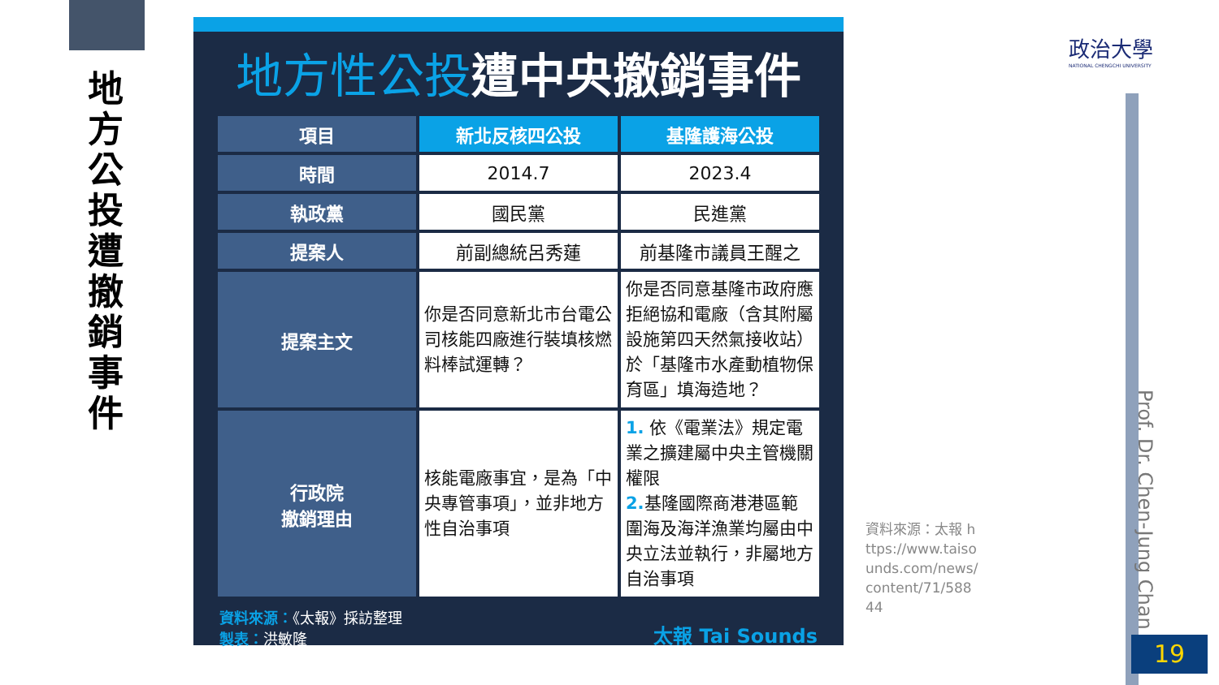地方公投遭撤銷事件
地方性公投遭中央撤銷事件
| 項目 | 新北反核四公投 | 基隆護海公投 |
| --- | --- | --- |
| 時間 | 2014.7 | 2023.4 |
| 執政黨 | 國民黨 | 民進黨 |
| 提案人 | 前副總統呂秀蓮 | 前基隆市議員王醒之 |
| 提案主文 | 你是否同意新北市台電公司核能四廠進行裝填核燃料棒試運轉？ | 你是否同意基隆市政府應拒絕協和電廠（含其附屬設施第四天然氣接收站）於「基隆市水產動植物保育區」填海造地？ |
| 行政院 撤銷理由 | 核能電廠事宜，是為「中央專管事項」，並非地方性自治事項 | 1. 依《電業法》規定電業之擴建屬中央主管機關權限 2. 基隆國際商港港區範圍海及海洋漁業均屬由中央立法並執行，非屬地方自治事項 |
資料來源：《太報》採訪整理
製表：洪敏隆
太報 Tai Sounds
資料來源：太報 https://www.taisounds.com/news/content/71/58844
政治大學
NATIONAL CHENGCHI UNIVERSITY
Prof. Dr. Chen-Jung Chan
19